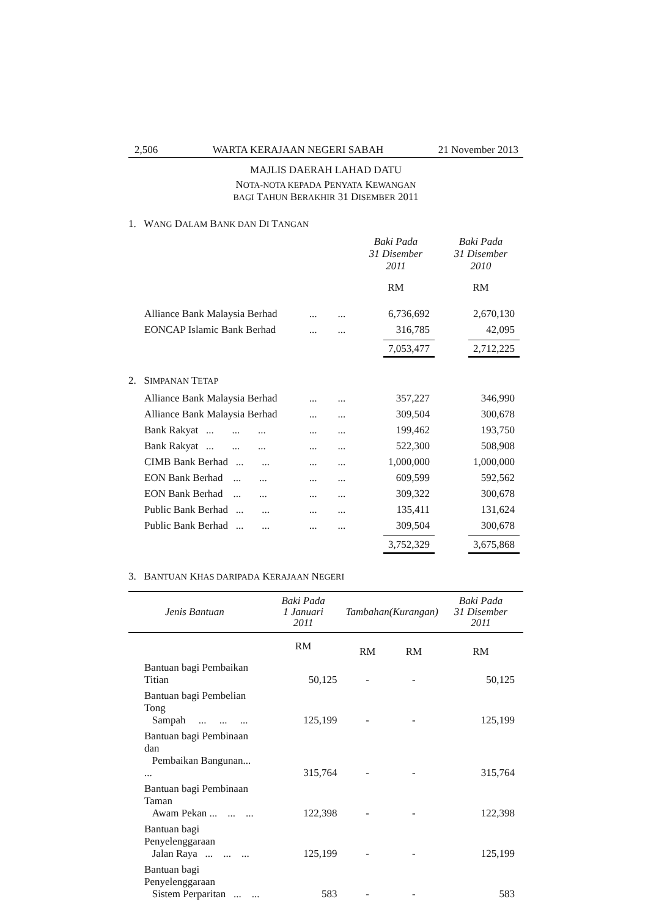2,506 WARTA KERAJAAN NEGERI SABAH 21 November 2013
MAJLIS DAERAH LAHAD DATU
NOTA-NOTA KEPADA PENYATA KEWANGAN
BAGI TAHUN BERAKHIR 31 DISEMBER 2011
1. WANG DALAM BANK DAN DI TANGAN
| | | Baki Pada 31 Disember 2011 | Baki Pada 31 Disember 2010 |
| | | RM | RM |
| Alliance Bank Malaysia Berhad | ... ... | 6,736,692 | 2,670,130 |
| EONCAP Islamic Bank Berhad | ... ... | 316,785 | 42,095 |
| | | 7,053,477 | 2,712,225 |
2. SIMPANAN TETAP
| Alliance Bank Malaysia Berhad | ... ... | 357,227 | 346,990 |
| Alliance Bank Malaysia Berhad | ... ... | 309,504 | 300,678 |
| Bank Rakyat ... ... ... | ... ... | 199,462 | 193,750 |
| Bank Rakyat ... ... ... | ... ... | 522,300 | 508,908 |
| CIMB Bank Berhad ... ... | ... ... | 1,000,000 | 1,000,000 |
| EON Bank Berhad ... ... | ... ... | 609,599 | 592,562 |
| EON Bank Berhad ... ... | ... ... | 309,322 | 300,678 |
| Public Bank Berhad ... ... | ... ... | 135,411 | 131,624 |
| Public Bank Berhad ... ... | ... ... | 309,504 | 300,678 |
| | | 3,752,329 | 3,675,868 |
3. BANTUAN KHAS DARIPADA KERAJAAN NEGERI
| Jenis Bantuan | Baki Pada 1 Januari 2011 | Tambahan | (Kurangan) | Baki Pada 31 Disember 2011 |
| --- | --- | --- | --- | --- |
| | RM | RM | RM | RM |
| Bantuan bagi Pembaikan Titian | 50,125 | - | - | 50,125 |
| Bantuan bagi Pembelian Tong Sampah ... ... ... | 125,199 | - | - | 125,199 |
| Bantuan bagi Pembinaan dan Pembaikan Bangunan... ... | 315,764 | - | - | 315,764 |
| Bantuan bagi Pembinaan Taman Awam Pekan ... ... ... | 122,398 | - | - | 122,398 |
| Bantuan bagi Penyelenggaraan Jalan Raya ... ... ... | 125,199 | - | - | 125,199 |
| Bantuan bagi Penyelenggaraan Sistem Perparitan ... ... | 583 | - | - | 583 |